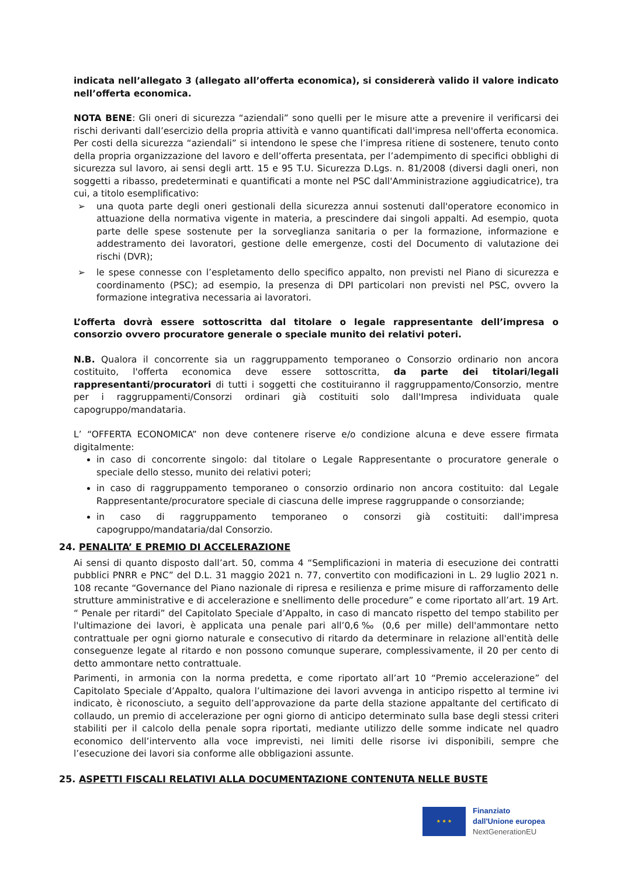indicata nell’allegato 3 (allegato all’offerta economica), si considererà valido il valore indicato nell’offerta economica.
NOTA BENE: Gli oneri di sicurezza “aziendali” sono quelli per le misure atte a prevenire il verificarsi dei rischi derivanti dall’esercizio della propria attività e vanno quantificati dall'impresa nell'offerta economica. Per costi della sicurezza “aziendali” si intendono le spese che l’impresa ritiene di sostenere, tenuto conto della propria organizzazione del lavoro e dell’offerta presentata, per l’adempimento di specifici obblighi di sicurezza sul lavoro, ai sensi degli artt. 15 e 95 T.U. Sicurezza D.Lgs. n. 81/2008 (diversi dagli oneri, non soggetti a ribasso, predeterminati e quantificati a monte nel PSC dall'Amministrazione aggiudicatrice), tra cui, a titolo esemplificativo:
➢ una quota parte degli oneri gestionali della sicurezza annui sostenuti dall'operatore economico in attuazione della normativa vigente in materia, a prescindere dai singoli appalti. Ad esempio, quota parte delle spese sostenute per la sorveglianza sanitaria o per la formazione, informazione e addestramento dei lavoratori, gestione delle emergenze, costi del Documento di valutazione dei rischi (DVR);
➢ le spese connesse con l’espletamento dello specifico appalto, non previsti nel Piano di sicurezza e coordinamento (PSC); ad esempio, la presenza di DPI particolari non previsti nel PSC, ovvero la formazione integrativa necessaria ai lavoratori.
L’offerta dovrà essere sottoscritta dal titolare o legale rappresentante dell’impresa o consorzio ovvero procuratore generale o speciale munito dei relativi poteri.
N.B. Qualora il concorrente sia un raggruppamento temporaneo o Consorzio ordinario non ancora costituito, l'offerta economica deve essere sottoscritta, da parte dei titolari/legali rappresentanti/procuratori di tutti i soggetti che costituiranno il raggruppamento/Consorzio, mentre per i raggruppamenti/Consorzi ordinari già costituiti solo dall'Impresa individuata quale capogruppo/mandataria.
L’ “OFFERTA ECONOMICA” non deve contenere riserve e/o condizione alcuna e deve essere firmata digitalmente:
in caso di concorrente singolo: dal titolare o Legale Rappresentante o procuratore generale o speciale dello stesso, munito dei relativi poteri;
in caso di raggruppamento temporaneo o consorzio ordinario non ancora costituito: dal Legale Rappresentante/procuratore speciale di ciascuna delle imprese raggruppande o consorziande;
in caso di raggruppamento temporaneo o consorzi già costituiti: dall'impresa capogruppo/mandataria/dal Consorzio.
24. PENALITA’ E PREMIO DI ACCELERAZIONE
Ai sensi di quanto disposto dall’art. 50, comma 4 “Semplificazioni in materia di esecuzione dei contratti pubblici PNRR e PNC” del D.L. 31 maggio 2021 n. 77, convertito con modificazioni in L. 29 luglio 2021 n. 108 recante “Governance del Piano nazionale di ripresa e resilienza e prime misure di rafforzamento delle strutture amministrative e di accelerazione e snellimento delle procedure” e come riportato all’art. 19 Art. “ Penale per ritardi” del Capitolato Speciale d’Appalto, in caso di mancato rispetto del tempo stabilito per l'ultimazione dei lavori, è applicata una penale pari all’0,6‰ (0,6 per mille) dell'ammontare netto contrattuale per ogni giorno naturale e consecutivo di ritardo da determinare in relazione all'entità delle conseguenze legate al ritardo e non possono comunque superare, complessivamente, il 20 per cento di detto ammontare netto contrattuale.
Parimenti, in armonia con la norma predetta, e come riportato all’art 10 “Premio accelerazione” del Capitolato Speciale d’Appalto, qualora l’ultimazione dei lavori avvenga in anticipo rispetto al termine ivi indicato, è riconosciuto, a seguito dell’approvazione da parte della stazione appaltante del certificato di collaudo, un premio di accelerazione per ogni giorno di anticipo determinato sulla base degli stessi criteri stabiliti per il calcolo della penale sopra riportati, mediante utilizzo delle somme indicate nel quadro economico dell’intervento alla voce imprevisti, nei limiti delle risorse ivi disponibili, sempre che l’esecuzione dei lavori sia conforme alle obbligazioni assunte.
25. ASPETTI FISCALI RELATIVI ALLA DOCUMENTAZIONE CONTENUTA NELLE BUSTE
★ ★ ★
Finanziato
dall'Unione europea
NextGenerationEU